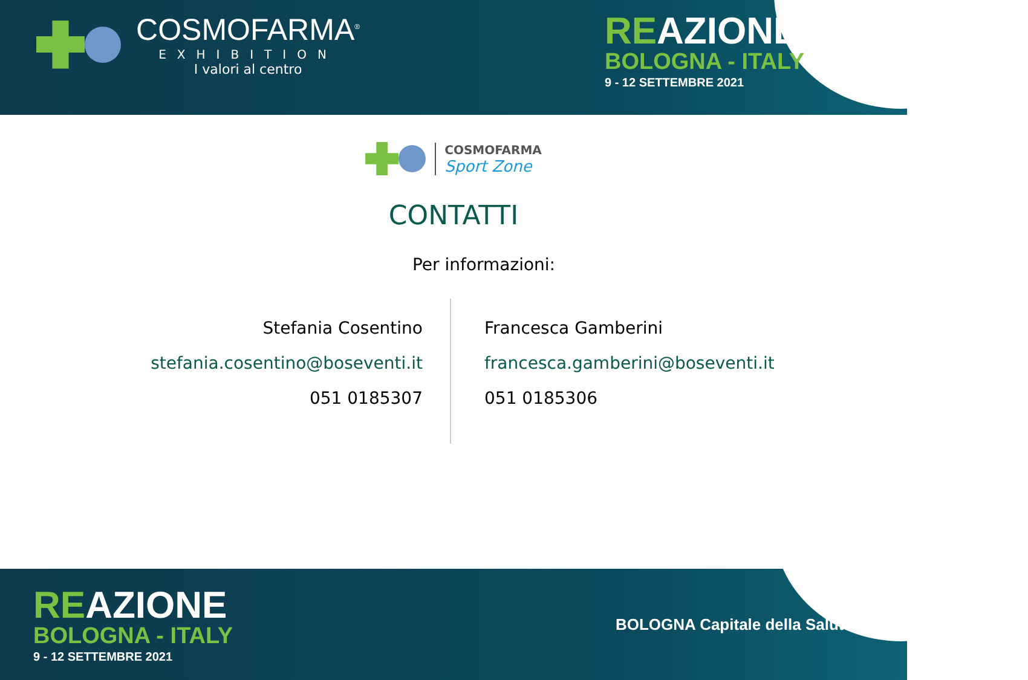COSMOFARMA<sup>®</sup>
EXHIBITION
I valori al centro
REAZIONE
BOLOGNA - ITALY
9 - 12 SETTEMBRE 2021
COSMOFARMA
Sport Zone
CONTATTI
Per informazioni:
Stefania Cosentino
stefania.cosentino@boseventi.it
051 0185307
Francesca Gamberini
francesca.gamberini@boseventi.it
051 0185306
REAZIONE
BOLOGNA - ITALY
9 - 12 SETTEMBRE 2021
BOLOGNA Capitale della Salute